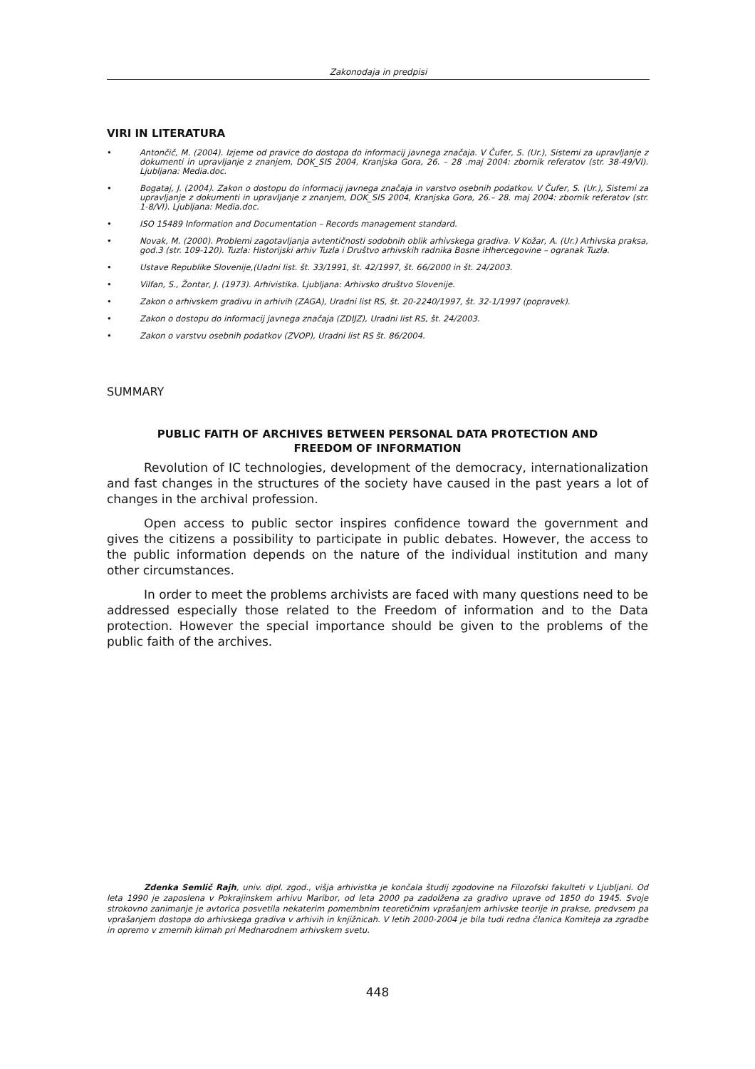Zakonodaja in predpisi
VIRI IN LITERATURA
• Antončič, M. (2004). Izjeme od pravice do dostopa do informacij javnega značaja. V Čufer, S. (Ur.), Sistemi za upravljanje z dokumenti in upravljanje z znanjem, DOK_SIS 2004, Kranjska Gora, 26. – 28 .maj 2004: zbornik referatov (str. 38-49/VI). Ljubljana: Media.doc.
• Bogataj, J. (2004). Zakon o dostopu do informacij javnega značaja in varstvo osebnih podatkov. V Čufer, S. (Ur.), Sistemi za upravljanje z dokumenti in upravljanje z znanjem, DOK_SIS 2004, Kranjska Gora, 26.– 28. maj 2004: zbornik referatov (str. 1-8/VI). Ljubljana: Media.doc.
• ISO 15489 Information and Documentation – Records management standard.
• Novak, M. (2000). Problemi zagotavljanja avtentičnosti sodobnih oblik arhivskega gradiva. V Kožar, A. (Ur.) Arhivska praksa, god.3 (str. 109-120). Tuzla: Historijski arhiv Tuzla i Društvo arhivskih radnika Bosne iHhercegovine – ogranak Tuzla.
• Ustave Republike Slovenije,(Uadni list. št. 33/1991, št. 42/1997, št. 66/2000 in št. 24/2003.
• Vilfan, S., Žontar, J. (1973). Arhivistika. Ljubljana: Arhivsko društvo Slovenije.
• Zakon o arhivskem gradivu in arhivih (ZAGA), Uradni list RS, št. 20-2240/1997, št. 32-1/1997 (popravek).
• Zakon o dostopu do informacij javnega značaja (ZDIJZ), Uradni list RS, št. 24/2003.
• Zakon o varstvu osebnih podatkov (ZVOP), Uradni list RS št. 86/2004.
SUMMARY
PUBLIC FAITH OF ARCHIVES BETWEEN PERSONAL DATA PROTECTION AND
FREEDOM OF INFORMATION
Revolution of IC technologies, development of the democracy, internationalization and fast changes in the structures of the society have caused in the past years a lot of changes in the archival profession.
Open access to public sector inspires confidence toward the government and gives the citizens a possibility to participate in public debates. However, the access to the public information depends on the nature of the individual institution and many other circumstances.
In order to meet the problems archivists are faced with many questions need to be addressed especially those related to the Freedom of information and to the Data protection. However the special importance should be given to the problems of the public faith of the archives.
Zdenka Semlič Rajh, univ. dipl. zgod., višja arhivistka je končala študij zgodovine na Filozofski fakulteti v Ljubljani. Od leta 1990 je zaposlena v Pokrajinskem arhivu Maribor, od leta 2000 pa zadolžena za gradivo uprave od 1850 do 1945. Svoje strokovno zanimanje je avtorica posvetila nekaterim pomembnim teoretičnim vprašanjem arhivske teorije in prakse, predvsem pa vprašanjem dostopa do arhivskega gradiva v arhivih in knjižnicah. V letih 2000-2004 je bila tudi redna članica Komiteja za zgradbe in opremo v zmernih klimah pri Mednarodnem arhivskem svetu.
448